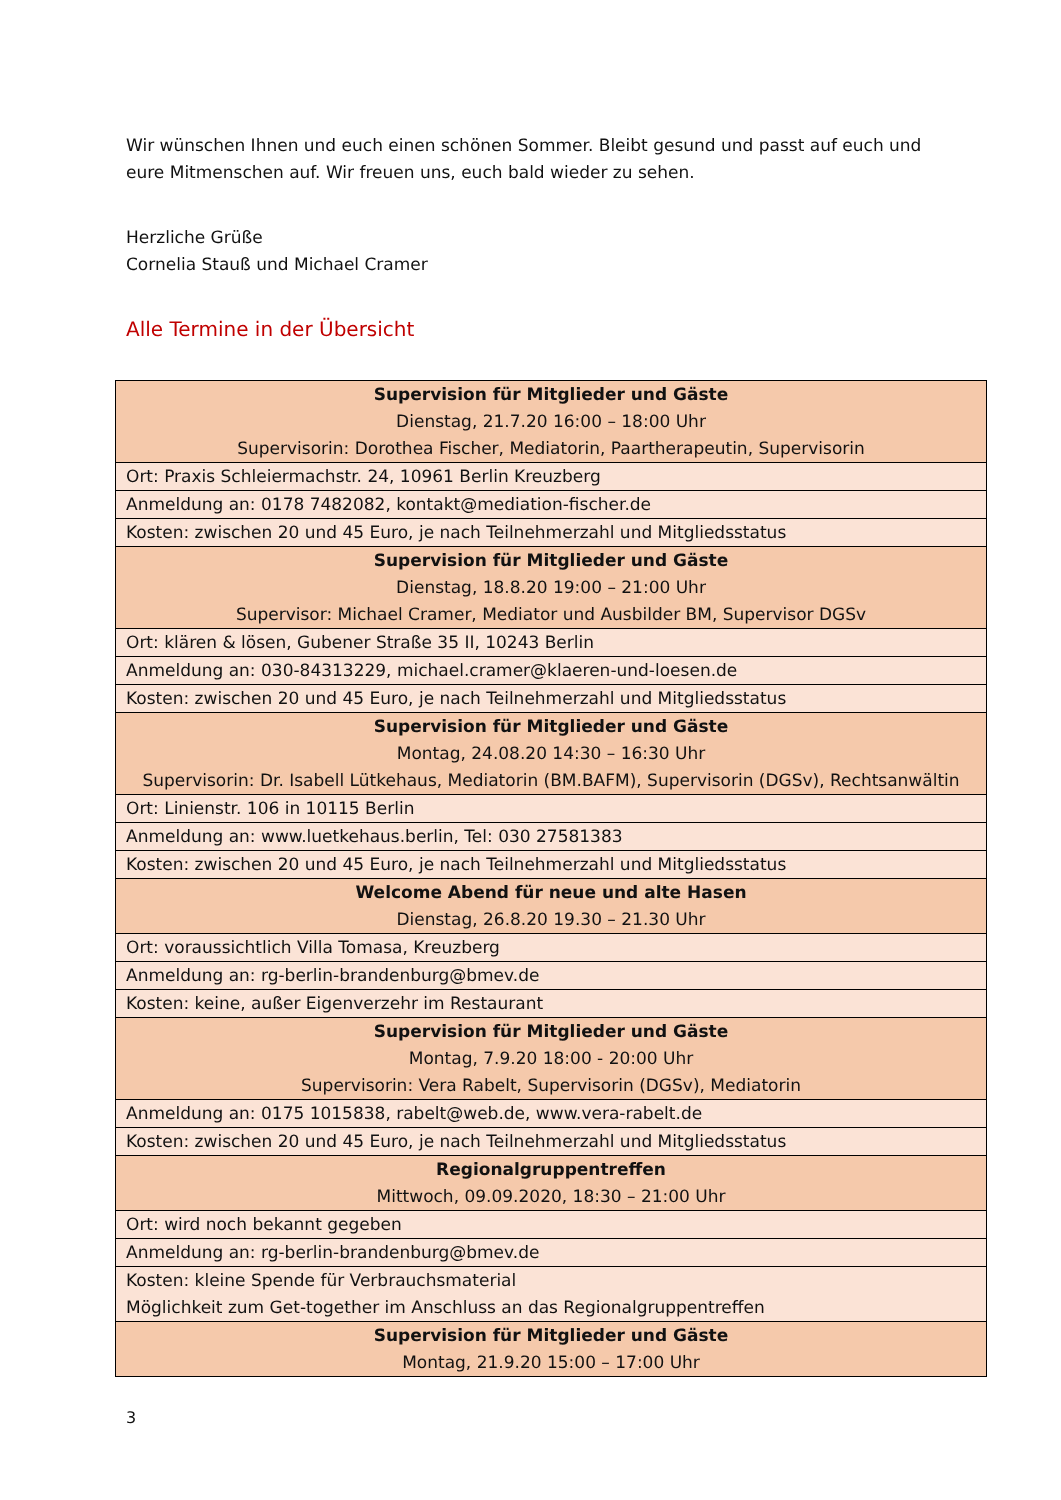Wir wünschen Ihnen und euch einen schönen Sommer. Bleibt gesund und passt auf euch und eure Mitmenschen auf. Wir freuen uns, euch bald wieder zu sehen.
Herzliche Grüße
Cornelia Stauß und Michael Cramer
Alle Termine in der Übersicht
| Supervision für Mitglieder und Gäste Dienstag, 21.7.20 16:00 – 18:00 Uhr Supervisorin: Dorothea Fischer, Mediatorin, Paartherapeutin, Supervisorin |
| Ort: Praxis Schleiermachstr. 24, 10961 Berlin Kreuzberg |
| Anmeldung an: 0178 7482082, kontakt@mediation-fischer.de |
| Kosten: zwischen 20 und 45 Euro, je nach Teilnehmerzahl und Mitgliedsstatus |
| Supervision für Mitglieder und Gäste Dienstag, 18.8.20 19:00 – 21:00 Uhr Supervisor: Michael Cramer, Mediator und Ausbilder BM, Supervisor DGSv |
| Ort: klären & lösen, Gubener Straße 35 II, 10243 Berlin |
| Anmeldung an: 030-84313229, michael.cramer@klaeren-und-loesen.de |
| Kosten: zwischen 20 und 45 Euro, je nach Teilnehmerzahl und Mitgliedsstatus |
| Supervision für Mitglieder und Gäste Montag, 24.08.20 14:30 – 16:30 Uhr Supervisorin: Dr. Isabell Lütkehaus, Mediatorin (BM.BAFM), Supervisorin (DGSv), Rechtsanwältin |
| Ort: Linienstr. 106 in 10115 Berlin |
| Anmeldung an: www.luetkehaus.berlin, Tel: 030 27581383 |
| Kosten: zwischen 20 und 45 Euro, je nach Teilnehmerzahl und Mitgliedsstatus |
| Welcome Abend für neue und alte Hasen Dienstag, 26.8.20 19.30 – 21.30 Uhr |
| Ort: voraussichtlich Villa Tomasa, Kreuzberg |
| Anmeldung an: rg-berlin-brandenburg@bmev.de |
| Kosten: keine, außer Eigenverzehr im Restaurant |
| Supervision für Mitglieder und Gäste Montag, 7.9.20 18:00 - 20:00 Uhr Supervisorin: Vera Rabelt, Supervisorin (DGSv), Mediatorin |
| Anmeldung an: 0175 1015838, rabelt@web.de, www.vera-rabelt.de |
| Kosten: zwischen 20 und 45 Euro, je nach Teilnehmerzahl und Mitgliedsstatus |
| Regionalgruppentreffen Mittwoch, 09.09.2020, 18:30 – 21:00 Uhr |
| Ort: wird noch bekannt gegeben |
| Anmeldung an: rg-berlin-brandenburg@bmev.de |
| Kosten: kleine Spende für Verbrauchsmaterial Möglichkeit zum Get-together im Anschluss an das Regionalgruppentreffen |
| Supervision für Mitglieder und Gäste Montag, 21.9.20 15:00 – 17:00 Uhr |
3